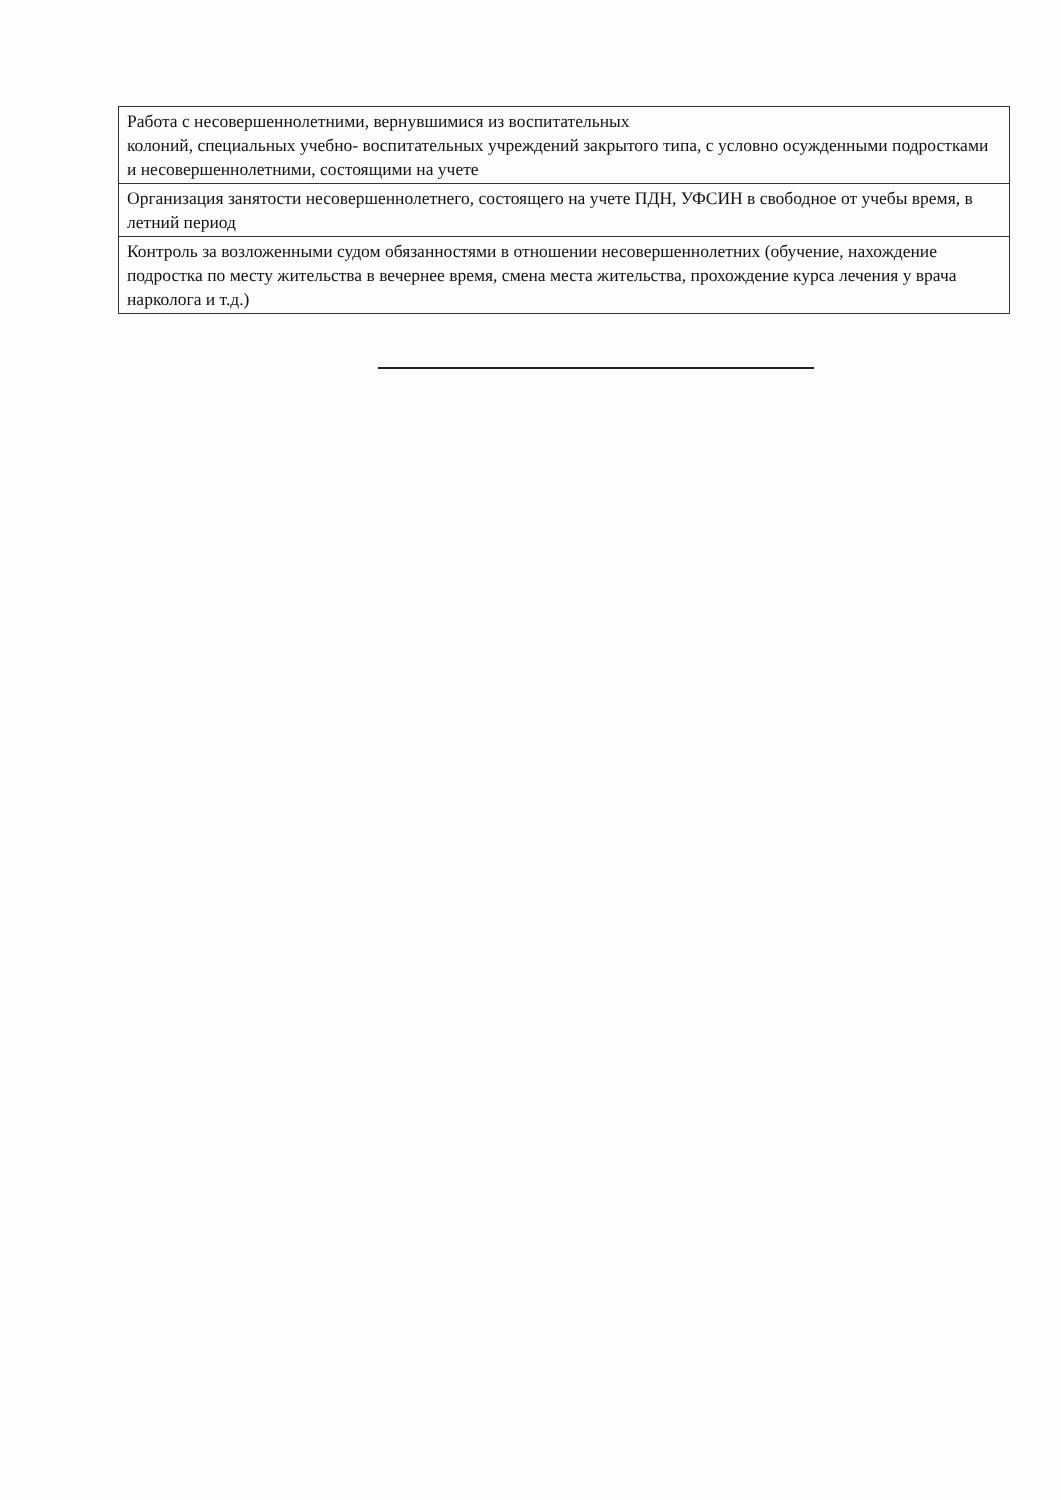| Работа с несовершеннолетними, вернувшимися из воспитательных колоний, специальных учебно- воспитательных учреждений закрытого типа, с условно осужденными подростками и несовершеннолетними, состоящими на учете |
| Организация занятости несовершеннолетнего, состоящего на учете ПДН, УФСИН в свободное от учебы время, в летний период |
| Контроль за возложенными судом обязанностями в отношении несовершеннолетних (обучение, нахождение подростка по месту жительства в вечернее время, смена места жительства, прохождение курса лечения у врача нарколога и т.д.) |